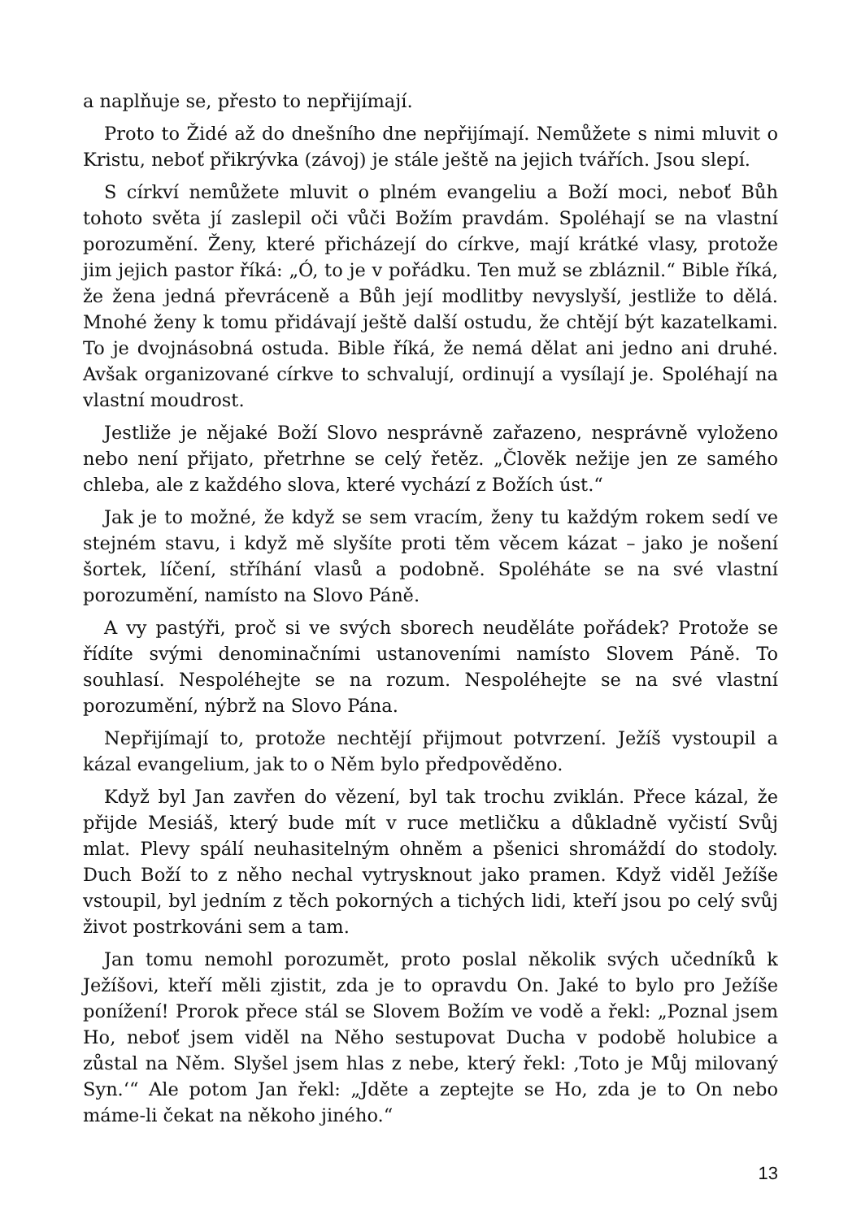a naplňuje se, přesto to nepřijímají.
Proto to Židé až do dnešního dne nepřijímají. Nemůžete s nimi mluvit o Kristu, neboť přikrývka (závoj) je stále ještě na jejich tvářích. Jsou slepí.
S církví nemůžete mluvit o plném evangeliu a Boží moci, neboť Bůh tohoto světa jí zaslepil oči vůči Božím pravdám. Spoléhají se na vlastní porozumění. Ženy, které přicházejí do církve, mají krátké vlasy, protože jim jejich pastor říká: „Ó, to je v pořádku. Ten muž se zbláznil.“ Bible říká, že žena jedná převráceně a Bůh její modlitby nevyslyší, jestliže to dělá. Mnohé ženy k tomu přidávají ještě další ostudu, že chtějí být kazatelkami. To je dvojnásobná ostuda. Bible říká, že nemá dělat ani jedno ani druhé. Avšak organizované církve to schvalují, ordinují a vysílají je. Spoléhají na vlastní moudrost.
Jestliže je nějaké Boží Slovo nesprávně zařazeno, nesprávně vyloženo nebo není přijato, přetrhne se celý řetěz. „Člověk nežije jen ze samého chleba, ale z každého slova, které vychází z Božích úst.“
Jak je to možné, že když se sem vracím, ženy tu každým rokem sedí ve stejném stavu, i když mě slyšíte proti těm věcem kázat – jako je nošení šortek, líčení, stříhání vlasů a podobně. Spoléháte se na své vlastní porozumění, namísto na Slovo Páně.
A vy pastýři, proč si ve svých sborech neuděláte pořádek? Protože se řídíte svými denominačními ustanoveními namísto Slovem Páně. To souhlasí. Nespoléhejte se na rozum. Nespoléhejte se na své vlastní porozumění, nýbrž na Slovo Pána.
Nepřijímají to, protože nechtějí přijmout potvrzení. Ježíš vystoupil a kázal evangelium, jak to o Něm bylo předpověděno.
Když byl Jan zavřen do vězení, byl tak trochu zviklán. Přece kázal, že přijde Mesiáš, který bude mít v ruce metličku a důkladně vyčistí Svůj mlat. Plevy spálí neuhasitelným ohněm a pšenici shromáždí do stodoly. Duch Boží to z něho nechal vytrysknout jako pramen. Když viděl Ježíše vstoupil, byl jedním z těch pokorných a tichých lidi, kteří jsou po celý svůj život postrkováni sem a tam.
Jan tomu nemohl porozumět, proto poslal několik svých učedníků k Ježíšovi, kteří měli zjistit, zda je to opravdu On. Jaké to bylo pro Ježíše ponížení! Prorok přece stál se Slovem Božím ve vodě a řekl: „Poznal jsem Ho, neboť jsem viděl na Něho sestupovat Ducha v podobě holubice a zůstal na Něm. Slyšel jsem hlas z nebe, který řekl: ‚Toto je Můj milovaný Syn.‘“ Ale potom Jan řekl: „Jděte a zeptejte se Ho, zda je to On nebo máme-li čekat na někoho jiného.“
13